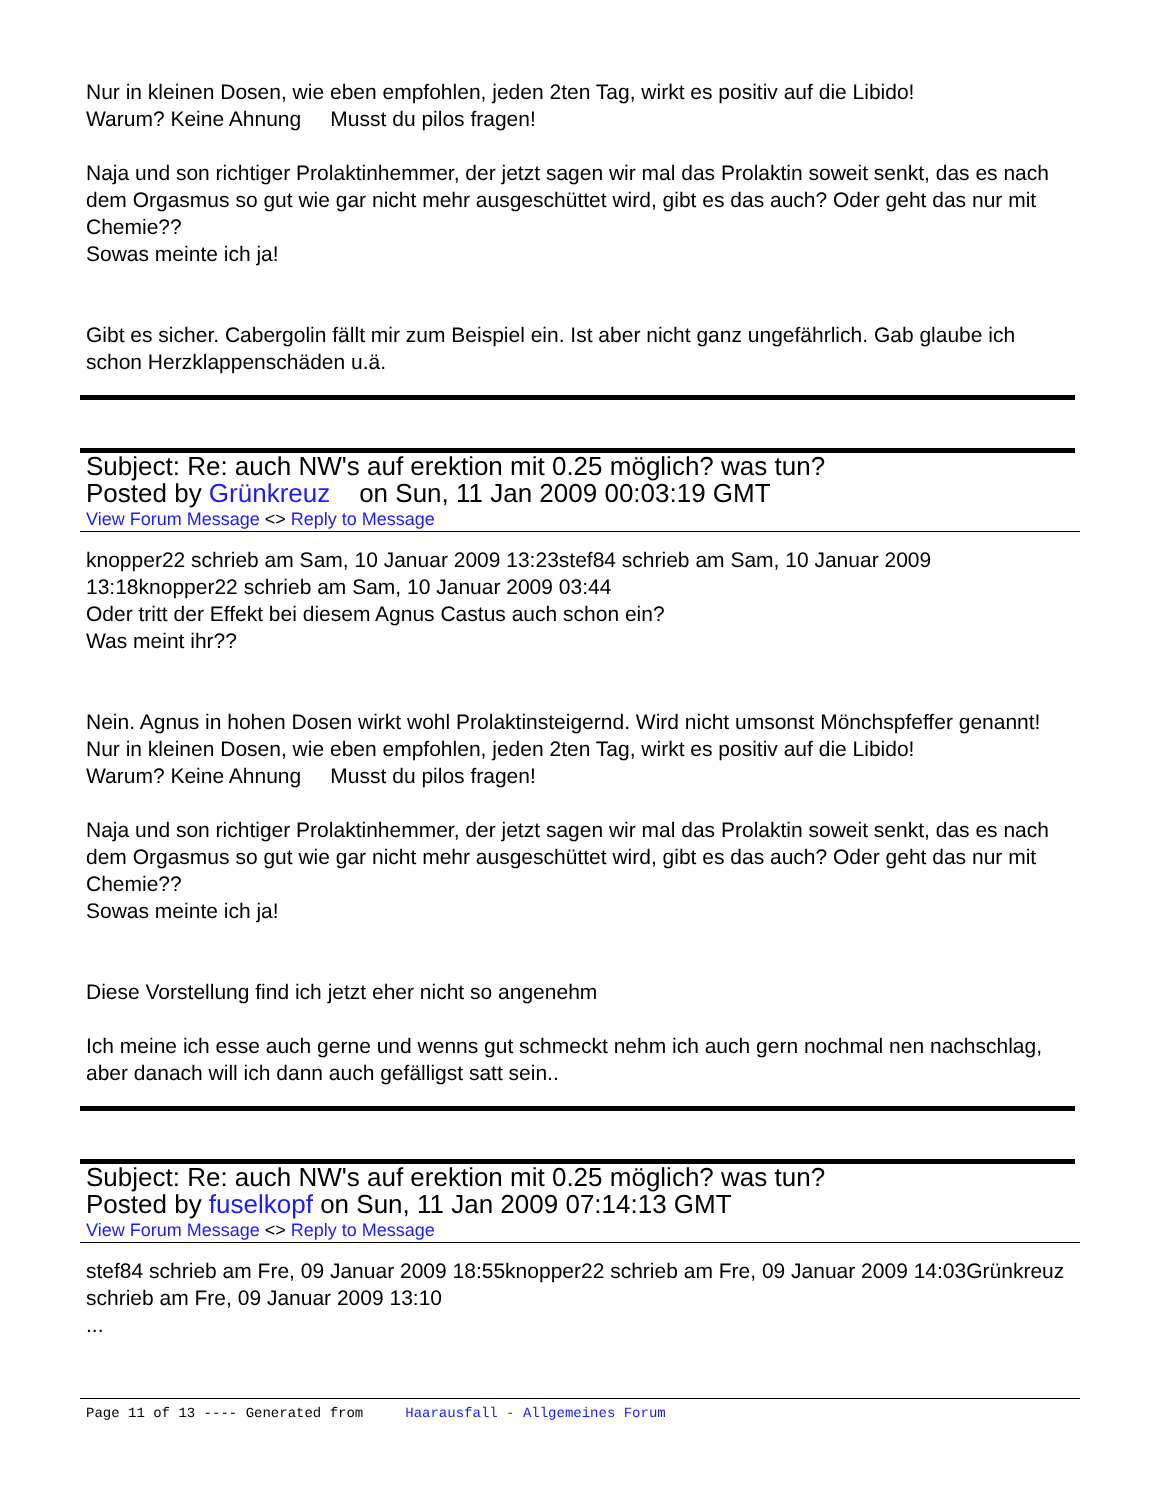Nur in kleinen Dosen, wie eben empfohlen, jeden 2ten Tag, wirkt es positiv auf die Libido!
Warum? Keine Ahnung Musst du pilos fragen!
Naja und son richtiger Prolaktinhemmer, der jetzt sagen wir mal das Prolaktin soweit senkt, das es nach dem Orgasmus so gut wie gar nicht mehr ausgeschüttet wird, gibt es das auch? Oder geht das nur mit Chemie??
Sowas meinte ich ja!
Gibt es sicher. Cabergolin fällt mir zum Beispiel ein. Ist aber nicht ganz ungefährlich. Gab glaube ich schon Herzklappenschäden u.ä.
Subject: Re: auch NW's auf erektion mit 0.25 möglich? was tun?
Posted by Grünkreuz on Sun, 11 Jan 2009 00:03:19 GMT
View Forum Message <> Reply to Message
knopper22 schrieb am Sam, 10 Januar 2009 13:23stef84 schrieb am Sam, 10 Januar 2009 13:18knopper22 schrieb am Sam, 10 Januar 2009 03:44
Oder tritt der Effekt bei diesem Agnus Castus auch schon ein?
Was meint ihr??
Nein. Agnus in hohen Dosen wirkt wohl Prolaktinsteigernd. Wird nicht umsonst Mönchspfeffer genannt!
Nur in kleinen Dosen, wie eben empfohlen, jeden 2ten Tag, wirkt es positiv auf die Libido!
Warum? Keine Ahnung Musst du pilos fragen!
Naja und son richtiger Prolaktinhemmer, der jetzt sagen wir mal das Prolaktin soweit senkt, das es nach dem Orgasmus so gut wie gar nicht mehr ausgeschüttet wird, gibt es das auch? Oder geht das nur mit Chemie??
Sowas meinte ich ja!
Diese Vorstellung find ich jetzt eher nicht so angenehm
Ich meine ich esse auch gerne und wenns gut schmeckt nehm ich auch gern nochmal nen nachschlag, aber danach will ich dann auch gefälligst satt sein..
Subject: Re: auch NW's auf erektion mit 0.25 möglich? was tun?
Posted by fuselkopf on Sun, 11 Jan 2009 07:14:13 GMT
View Forum Message <> Reply to Message
stef84 schrieb am Fre, 09 Januar 2009 18:55knopper22 schrieb am Fre, 09 Januar 2009 14:03Grünkreuz schrieb am Fre, 09 Januar 2009 13:10
...
Page 11 of 13 ---- Generated from Haarausfall - Allgemeines Forum